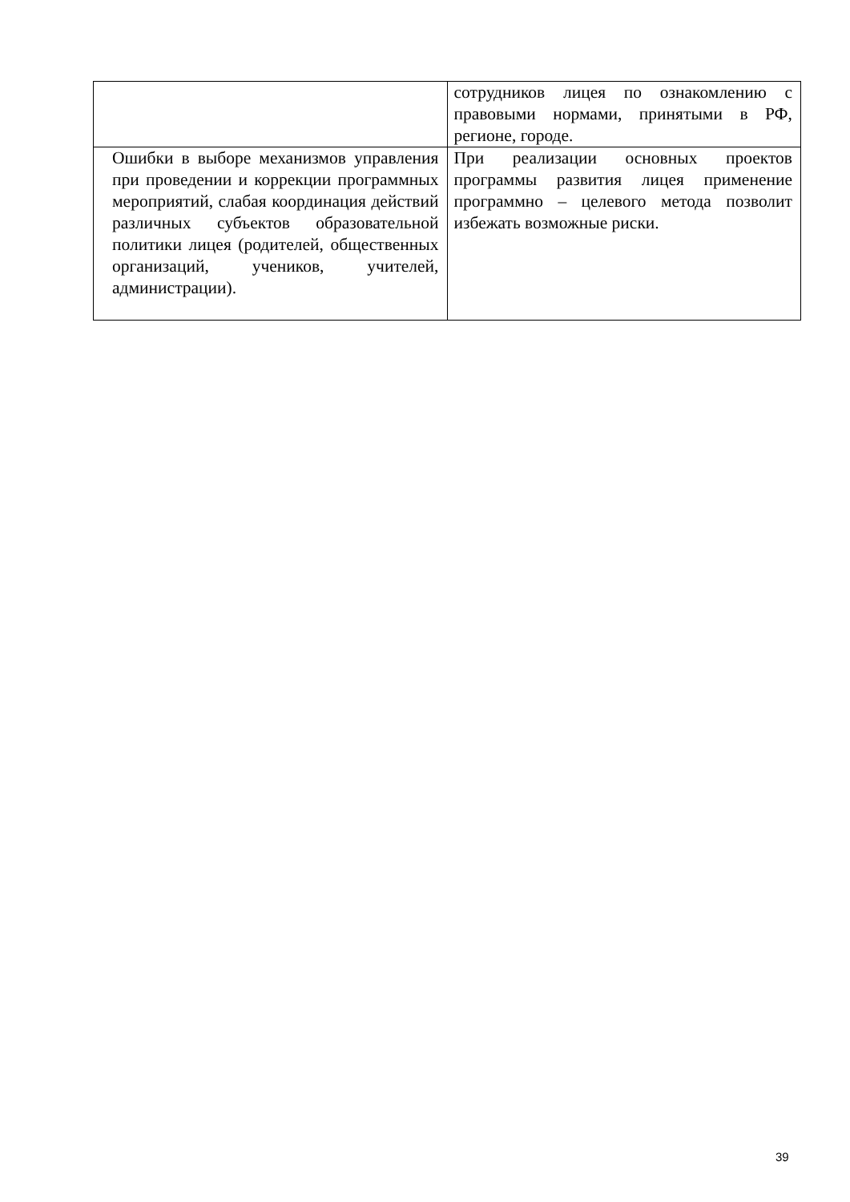| | сотрудников лицея по ознакомлению с правовыми нормами, принятыми в РФ, регионе, городе. |
| Ошибки в выборе механизмов управления при проведении и коррекции программных мероприятий, слабая координация действий различных субъектов образовательной политики лицея (родителей, общественных организаций, учеников, учителей, администрации). | При реализации основных проектов программы развития лицея применение программно – целевого метода позволит избежать возможные риски. |
39